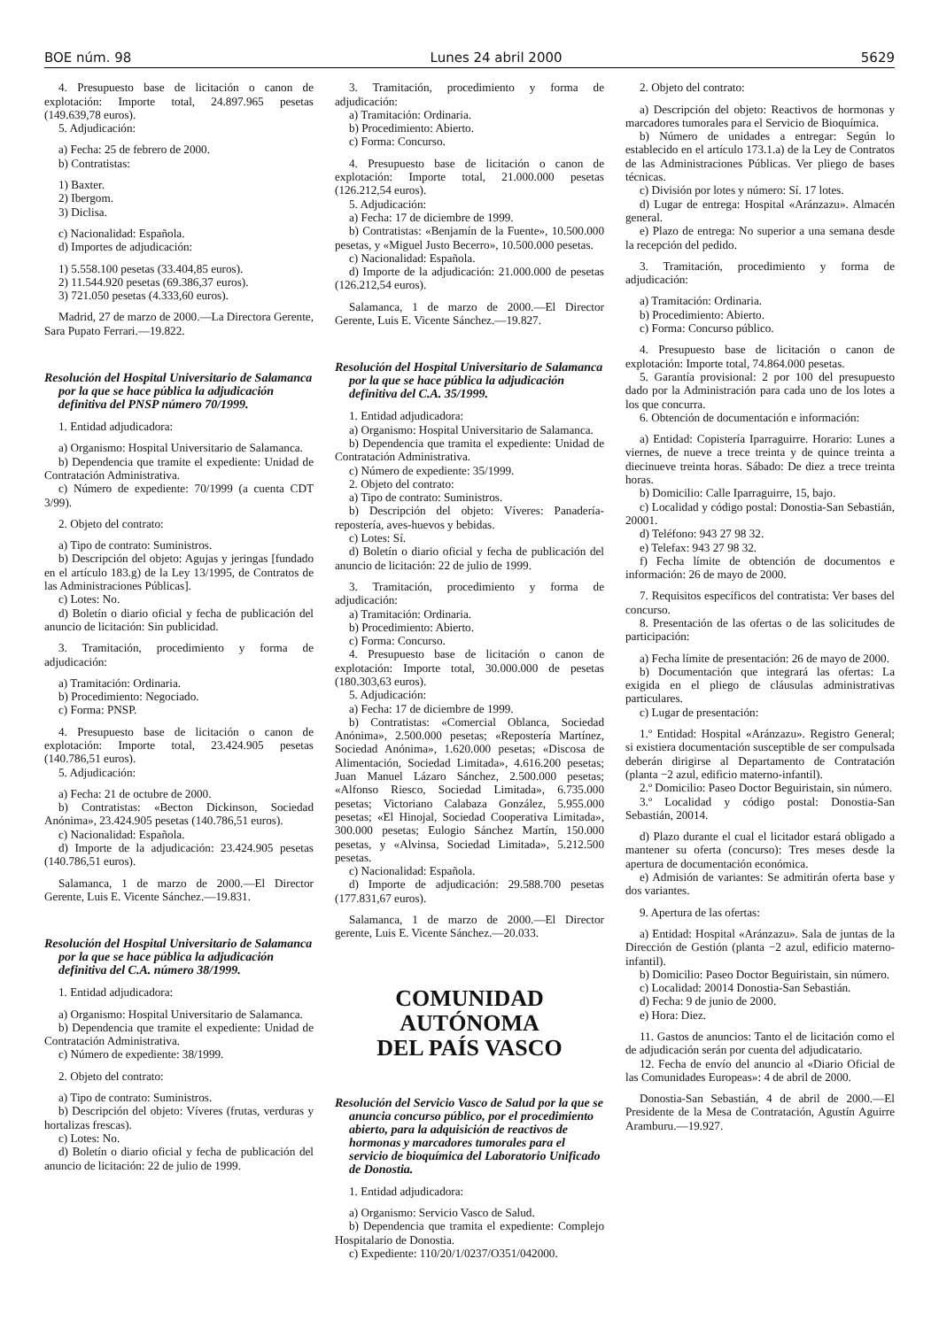BOE núm. 98 Lunes 24 abril 2000 5629
4. Presupuesto base de licitación o canon de explotación: Importe total, 24.897.965 pesetas (149.639,78 euros).
5. Adjudicación:
a) Fecha: 25 de febrero de 2000.
b) Contratistas:
1) Baxter.
2) Ibergom.
3) Diclisa.
c) Nacionalidad: Española.
d) Importes de adjudicación:
1) 5.558.100 pesetas (33.404,85 euros).
2) 11.544.920 pesetas (69.386,37 euros).
3) 721.050 pesetas (4.333,60 euros).
Madrid, 27 de marzo de 2000.—La Directora Gerente, Sara Pupato Ferrari.—19.822.
Resolución del Hospital Universitario de Salamanca por la que se hace pública la adjudicación definitiva del PNSP número 70/1999.
1. Entidad adjudicadora:
a) Organismo: Hospital Universitario de Salamanca.
b) Dependencia que tramite el expediente: Unidad de Contratación Administrativa.
c) Número de expediente: 70/1999 (a cuenta CDT 3/99).
2. Objeto del contrato:
a) Tipo de contrato: Suministros.
b) Descripción del objeto: Agujas y jeringas [fundado en el artículo 183.g) de la Ley 13/1995, de Contratos de las Administraciones Públicas].
c) Lotes: No.
d) Boletín o diario oficial y fecha de publicación del anuncio de licitación: Sin publicidad.
3. Tramitación, procedimiento y forma de adjudicación:
a) Tramitación: Ordinaria.
b) Procedimiento: Negociado.
c) Forma: PNSP.
4. Presupuesto base de licitación o canon de explotación: Importe total, 23.424.905 pesetas (140.786,51 euros).
5. Adjudicación:
a) Fecha: 21 de octubre de 2000.
b) Contratistas: «Becton Dickinson, Sociedad Anónima», 23.424.905 pesetas (140.786,51 euros).
c) Nacionalidad: Española.
d) Importe de la adjudicación: 23.424.905 pesetas (140.786,51 euros).
Salamanca, 1 de marzo de 2000.—El Director Gerente, Luis E. Vicente Sánchez.—19.831.
Resolución del Hospital Universitario de Salamanca por la que se hace pública la adjudicación definitiva del C.A. número 38/1999.
1. Entidad adjudicadora:
a) Organismo: Hospital Universitario de Salamanca.
b) Dependencia que tramite el expediente: Unidad de Contratación Administrativa.
c) Número de expediente: 38/1999.
2. Objeto del contrato:
a) Tipo de contrato: Suministros.
b) Descripción del objeto: Víveres (frutas, verduras y hortalizas frescas).
c) Lotes: No.
d) Boletín o diario oficial y fecha de publicación del anuncio de licitación: 22 de julio de 1999.
3. Tramitación, procedimiento y forma de adjudicación:
a) Tramitación: Ordinaria.
b) Procedimiento: Abierto.
c) Forma: Concurso.
4. Presupuesto base de licitación o canon de explotación: Importe total, 21.000.000 pesetas (126.212,54 euros).
5. Adjudicación:
a) Fecha: 17 de diciembre de 1999.
b) Contratistas: «Benjamín de la Fuente», 10.500.000 pesetas, y «Miguel Justo Becerro», 10.500.000 pesetas.
c) Nacionalidad: Española.
d) Importe de la adjudicación: 21.000.000 de pesetas (126.212,54 euros).
Salamanca, 1 de marzo de 2000.—El Director Gerente, Luis E. Vicente Sánchez.—19.827.
Resolución del Hospital Universitario de Salamanca por la que se hace pública la adjudicación definitiva del C.A. 35/1999.
1. Entidad adjudicadora:
a) Organismo: Hospital Universitario de Salamanca.
b) Dependencia que tramita el expediente: Unidad de Contratación Administrativa.
c) Número de expediente: 35/1999.
2. Objeto del contrato:
a) Tipo de contrato: Suministros.
b) Descripción del objeto: Víveres: Panadería-repostería, aves-huevos y bebidas.
c) Lotes: Sí.
d) Boletín o diario oficial y fecha de publicación del anuncio de licitación: 22 de julio de 1999.
3. Tramitación, procedimiento y forma de adjudicación:
a) Tramitación: Ordinaria.
b) Procedimiento: Abierto.
c) Forma: Concurso.
4. Presupuesto base de licitación o canon de explotación: Importe total, 30.000.000 de pesetas (180.303,63 euros).
5. Adjudicación:
a) Fecha: 17 de diciembre de 1999.
b) Contratistas: «Comercial Oblanca, Sociedad Anónima», 2.500.000 pesetas; «Repostería Martínez, Sociedad Anónima», 1.620.000 pesetas; «Discosa de Alimentación, Sociedad Limitada», 4.616.200 pesetas; Juan Manuel Lázaro Sánchez, 2.500.000 pesetas; «Alfonso Riesco, Sociedad Limitada», 6.735.000 pesetas; Victoriano Calabaza González, 5.955.000 pesetas; «El Hinojal, Sociedad Cooperativa Limitada», 300.000 pesetas; Eulogio Sánchez Martín, 150.000 pesetas, y «Alvinsa, Sociedad Limitada», 5.212.500 pesetas.
c) Nacionalidad: Española.
d) Importe de adjudicación: 29.588.700 pesetas (177.831,67 euros).
Salamanca, 1 de marzo de 2000.—El Director gerente, Luis E. Vicente Sánchez.—20.033.
COMUNIDAD AUTÓNOMA
DEL PAÍS VASCO
Resolución del Servicio Vasco de Salud por la que se anuncia concurso público, por el procedimiento abierto, para la adquisición de reactivos de hormonas y marcadores tumorales para el servicio de bioquímica del Laboratorio Unificado de Donostia.
1. Entidad adjudicadora:
a) Organismo: Servicio Vasco de Salud.
b) Dependencia que tramita el expediente: Complejo Hospitalario de Donostia.
c) Expediente: 110/20/1/0237/O351/042000.
2. Objeto del contrato:
a) Descripción del objeto: Reactivos de hormonas y marcadores tumorales para el Servicio de Bioquímica.
b) Número de unidades a entregar: Según lo establecido en el artículo 173.1.a) de la Ley de Contratos de las Administraciones Públicas. Ver pliego de bases técnicas.
c) División por lotes y número: Sí. 17 lotes.
d) Lugar de entrega: Hospital «Aránzazu». Almacén general.
e) Plazo de entrega: No superior a una semana desde la recepción del pedido.
3. Tramitación, procedimiento y forma de adjudicación:
a) Tramitación: Ordinaria.
b) Procedimiento: Abierto.
c) Forma: Concurso público.
4. Presupuesto base de licitación o canon de explotación: Importe total, 74.864.000 pesetas.
5. Garantía provisional: 2 por 100 del presupuesto dado por la Administración para cada uno de los lotes a los que concurra.
6. Obtención de documentación e información:
a) Entidad: Copistería Iparraguirre. Horario: Lunes a viernes, de nueve a trece treinta y de quince treinta a diecinueve treinta horas. Sábado: De diez a trece treinta horas.
b) Domicilio: Calle Iparraguirre, 15, bajo.
c) Localidad y código postal: Donostia-San Sebastián, 20001.
d) Teléfono: 943 27 98 32.
e) Telefax: 943 27 98 32.
f) Fecha límite de obtención de documentos e información: 26 de mayo de 2000.
7. Requisitos específicos del contratista: Ver bases del concurso.
8. Presentación de las ofertas o de las solicitudes de participación:
a) Fecha límite de presentación: 26 de mayo de 2000.
b) Documentación que integrará las ofertas: La exigida en el pliego de cláusulas administrativas particulares.
c) Lugar de presentación:
1.º Entidad: Hospital «Aránzazu». Registro General; si existiera documentación susceptible de ser compulsada deberán dirigirse al Departamento de Contratación (planta −2 azul, edificio materno-infantil).
2.º Domicilio: Paseo Doctor Beguiristain, sin número.
3.º Localidad y código postal: Donostia-San Sebastián, 20014.
d) Plazo durante el cual el licitador estará obligado a mantener su oferta (concurso): Tres meses desde la apertura de documentación económica.
e) Admisión de variantes: Se admitirán oferta base y dos variantes.
9. Apertura de las ofertas:
a) Entidad: Hospital «Aránzazu». Sala de juntas de la Dirección de Gestión (planta −2 azul, edificio materno-infantil).
b) Domicilio: Paseo Doctor Beguiristain, sin número.
c) Localidad: 20014 Donostia-San Sebastián.
d) Fecha: 9 de junio de 2000.
e) Hora: Diez.
11. Gastos de anuncios: Tanto el de licitación como el de adjudicación serán por cuenta del adjudicatario.
12. Fecha de envío del anuncio al «Diario Oficial de las Comunidades Europeas»: 4 de abril de 2000.
Donostia-San Sebastián, 4 de abril de 2000.—El Presidente de la Mesa de Contratación, Agustín Aguirre Aramburu.—19.927.